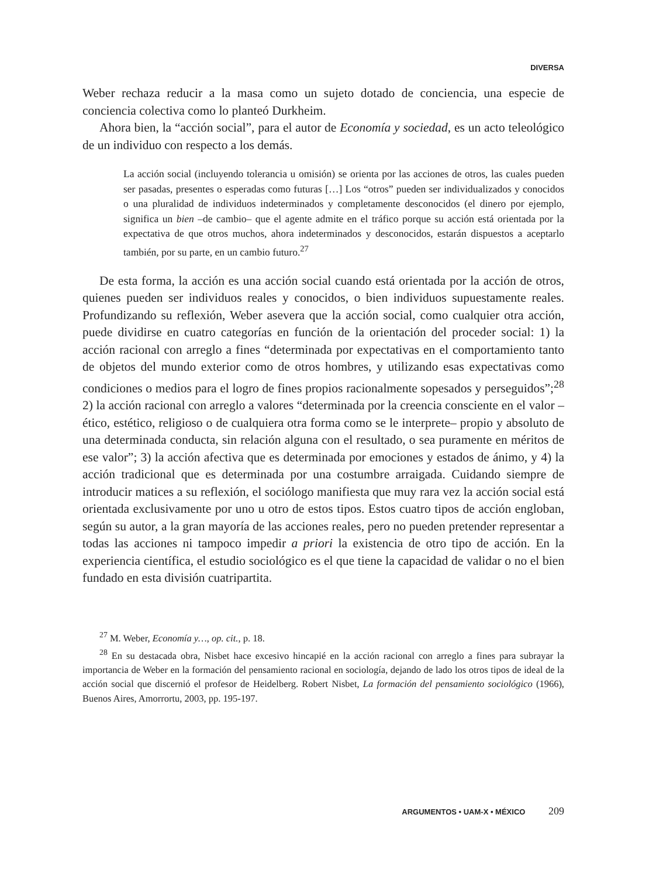DIVERSA
Weber rechaza reducir a la masa como un sujeto dotado de conciencia, una especie de conciencia colectiva como lo planteó Durkheim.
Ahora bien, la “acción social”, para el autor de Economía y sociedad, es un acto teleológico de un individuo con respecto a los demás.
La acción social (incluyendo tolerancia u omisión) se orienta por las acciones de otros, las cuales pueden ser pasadas, presentes o esperadas como futuras […] Los “otros” pueden ser individualizados y conocidos o una pluralidad de individuos indeterminados y completamente desconocidos (el dinero por ejemplo, significa un bien –de cambio– que el agente admite en el tráfico porque su acción está orientada por la expectativa de que otros muchos, ahora indeterminados y desconocidos, estarán dispuestos a aceptarlo también, por su parte, en un cambio futuro.<sup>27</sup>
De esta forma, la acción es una acción social cuando está orientada por la acción de otros, quienes pueden ser individuos reales y conocidos, o bien individuos supuestamente reales. Profundizando su reflexión, Weber asevera que la acción social, como cualquier otra acción, puede dividirse en cuatro categorías en función de la orientación del proceder social: 1) la acción racional con arreglo a fines “determinada por expectativas en el comportamiento tanto de objetos del mundo exterior como de otros hombres, y utilizando esas expectativas como condiciones o medios para el logro de fines propios racionalmente sopesados y perseguidos”;<sup>28</sup> 2) la acción racional con arreglo a valores “determinada por la creencia consciente en el valor –ético, estético, religioso o de cualquiera otra forma como se le interprete– propio y absoluto de una determinada conducta, sin relación alguna con el resultado, o sea puramente en méritos de ese valor”; 3) la acción afectiva que es determinada por emociones y estados de ánimo, y 4) la acción tradicional que es determinada por una costumbre arraigada. Cuidando siempre de introducir matices a su reflexión, el sociólogo manifiesta que muy rara vez la acción social está orientada exclusivamente por uno u otro de estos tipos. Estos cuatro tipos de acción engloban, según su autor, a la gran mayoría de las acciones reales, pero no pueden pretender representar a todas las acciones ni tampoco impedir a priori la existencia de otro tipo de acción. En la experiencia científica, el estudio sociológico es el que tiene la capacidad de validar o no el bien fundado en esta división cuatripartita.
<sup>27</sup> M. Weber, Economía y…, op. cit., p. 18.
<sup>28</sup> En su destacada obra, Nisbet hace excesivo hincapié en la acción racional con arreglo a fines para subrayar la importancia de Weber en la formación del pensamiento racional en sociología, dejando de lado los otros tipos de ideal de la acción social que discernió el profesor de Heidelberg. Robert Nisbet, La formación del pensamiento sociológico (1966), Buenos Aires, Amorrortu, 2003, pp. 195-197.
ARGUMENTOS • UAM-X • MÉXICO 209